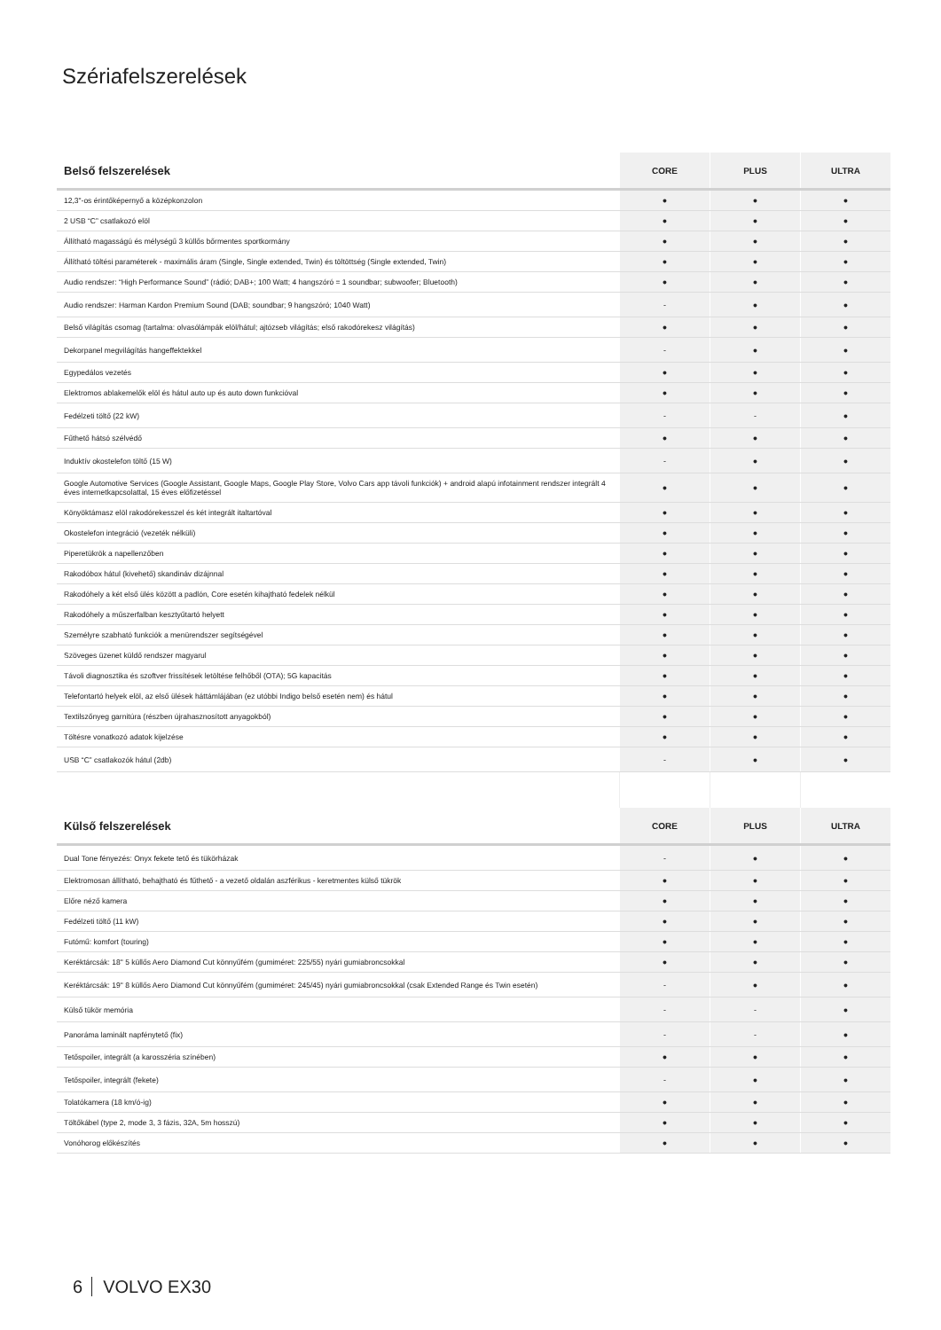Szériafelszerelések
| Belső felszerelések | CORE | PLUS | ULTRA |
| --- | --- | --- | --- |
| 12,3"-os érintőképernyő a középkonzolon | ● | ● | ● |
| 2 USB “C” csatlakozó elöl | ● | ● | ● |
| Állítható magasságú és mélységű 3 küllős bőrmentes sportkormány | ● | ● | ● |
| Állítható töltési paraméterek - maximális áram (Single, Single extended, Twin) és töltöttség (Single extended, Twin) | ● | ● | ● |
| Audio rendszer: “High Performance Sound” (rádió; DAB+; 100 Watt; 4 hangszóró = 1 soundbar; subwoofer; Bluetooth) | ● | ● | ● |
| Audio rendszer: Harman Kardon Premium Sound (DAB; soundbar; 9 hangszóró; 1040 Watt) | - | ● | ● |
| Belső világítás csomag (tartalma: olvasólámpák elöl/hátul; ajtózseb világítás; első rakodórekesz világítás) | ● | ● | ● |
| Dekorpanel megvilágítás hangeffektekkel | - | ● | ● |
| Egypedálos vezetés | ● | ● | ● |
| Elektromos ablakemelők elöl és hátul auto up és auto down funkcióval | ● | ● | ● |
| Fedélzeti töltő (22 kW) | - | - | ● |
| Fűthető hátsó szélvédő | ● | ● | ● |
| Induktív okostelefon töltő (15 W) | - | ● | ● |
| Google Automotive Services (Google Assistant, Google Maps, Google Play Store, Volvo Cars app távoli funkciók) + android alapú infotainment rendszer integrált 4 éves internetkapcsolattal, 15 éves előfizetéssel | ● | ● | ● |
| Könyöktámasz elöl rakodórekesszel és két integrált italtartóval | ● | ● | ● |
| Okostelefon integráció (vezeték nélküli) | ● | ● | ● |
| Piperetükrök a napellenzőben | ● | ● | ● |
| Rakodóbox hátul (kivehető) skandináv dizájnnal | ● | ● | ● |
| Rakodóhely a két első ülés között a padlón, Core esetén kihajtható fedelek nélkül | ● | ● | ● |
| Rakodóhely a műszerfalban kesztyűtartó helyett | ● | ● | ● |
| Személyre szabható funkciók a menürendszer segítségével | ● | ● | ● |
| Szöveges üzenet küldő rendszer magyarul | ● | ● | ● |
| Távoli diagnosztika és szoftver frissítések letöltése felhőből (OTA); 5G kapacitás | ● | ● | ● |
| Telefontartó helyek elöl, az első ülések háttámlájában (ez utóbbi Indigo belső esetén nem) és hátul | ● | ● | ● |
| Textilszőnyeg garnitúra (részben újrahasznosított anyagokból) | ● | ● | ● |
| Töltésre vonatkozó adatok kijelzése | ● | ● | ● |
| USB “C” csatlakozók hátul (2db) | - | ● | ● |
| Külső felszerelések | CORE | PLUS | ULTRA |
| Dual Tone fényezés: Onyx fekete tető és tükörházak | - | ● | ● |
| Elektromosan állítható, behajtható és fűthető - a vezető oldalán aszférikus - keretmentes külső tükrök | ● | ● | ● |
| Előre néző kamera | ● | ● | ● |
| Fedélzeti töltő (11 kW) | ● | ● | ● |
| Futómű: komfort (touring) | ● | ● | ● |
| Keréktárcsák: 18" 5 küllős Aero Diamond Cut könnyűfém (gumiméret: 225/55) nyári gumiabroncsokkal | ● | ● | ● |
| Keréktárcsák: 19" 8 küllős Aero Diamond Cut könnyűfém (gumiméret: 245/45) nyári gumiabroncsokkal (csak Extended Range és Twin esetén) | - | ● | ● |
| Külső tükör memória | - | - | ● |
| Panoráma laminált napfénytető (fix) | - | - | ● |
| Tetőspoiler, integrált (a karosszéria színében) | ● | ● | ● |
| Tetőspoiler, integrált (fekete) | - | ● | ● |
| Tolatókamera (18 km/ó-ig) | ● | ● | ● |
| Töltőkábel (type 2, mode 3, 3 fázis, 32A, 5m hosszú) | ● | ● | ● |
| Vonóhorog előkészítés | ● | ● | ● |
6 VOLVO EX30